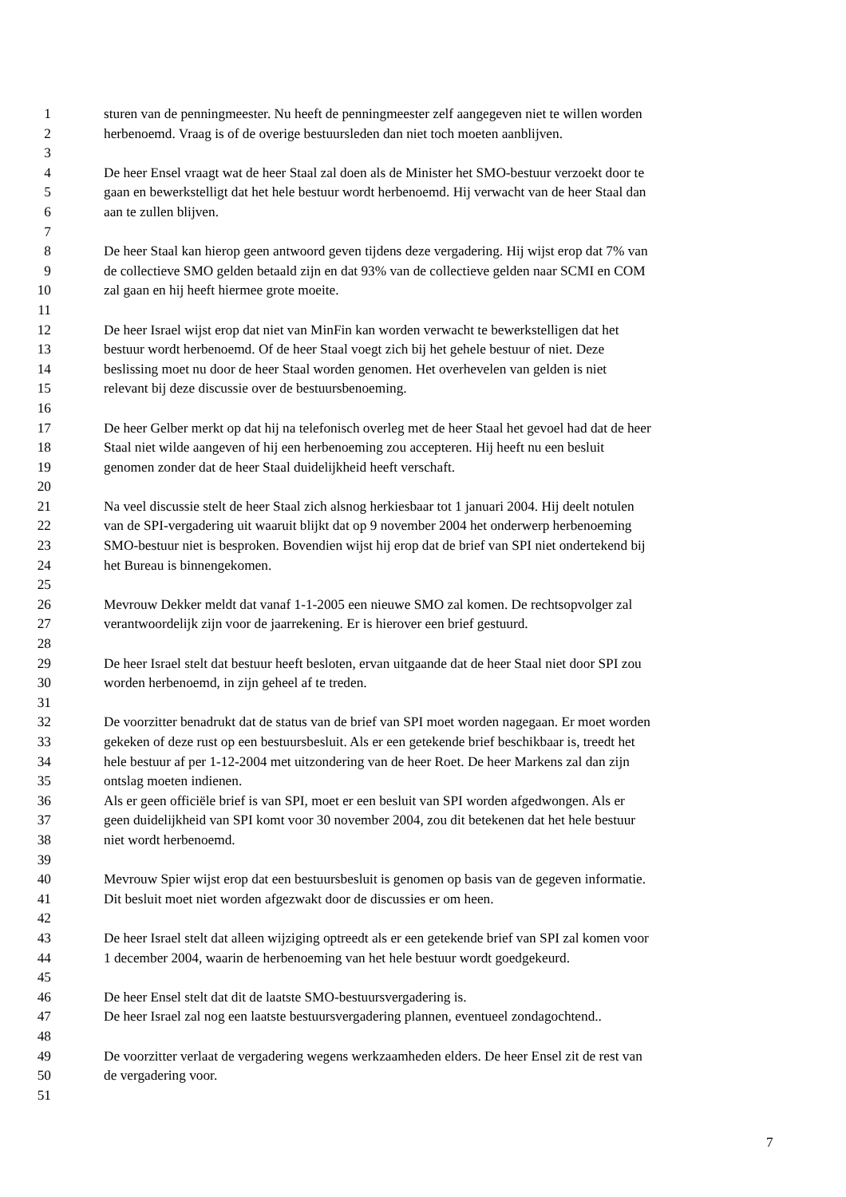1 sturen van de penningmeester. Nu heeft de penningmeester zelf aangegeven niet te willen worden
2 herbenoemd. Vraag is of de overige bestuursleden dan niet toch moeten aanblijven.
3
4 De heer Ensel vraagt wat de heer Staal zal doen als de Minister het SMO-bestuur verzoekt door te
5 gaan en bewerkstelligt dat het hele bestuur wordt herbenoemd. Hij verwacht van de heer Staal dan
6 aan te zullen blijven.
7
8 De heer Staal kan hierop geen antwoord geven tijdens deze vergadering. Hij wijst erop dat 7% van
9 de collectieve SMO gelden betaald zijn en dat 93% van de collectieve gelden naar SCMI en COM
10 zal gaan en hij heeft hiermee grote moeite.
11
12 De heer Israel wijst erop dat niet van MinFin kan worden verwacht te bewerkstelligen dat het
13 bestuur wordt herbenoemd. Of de heer Staal voegt zich bij het gehele bestuur of niet. Deze
14 beslissing moet nu door de heer Staal worden genomen. Het overhevelen van gelden is niet
15 relevant bij deze discussie over de bestuursbenoeming.
16
17 De heer Gelber merkt op dat hij na telefonisch overleg met de heer Staal het gevoel had dat de heer
18 Staal niet wilde aangeven of hij een herbenoeming zou accepteren. Hij heeft nu een besluit
19 genomen zonder dat de heer Staal duidelijkheid heeft verschaft.
20
21 Na veel discussie stelt de heer Staal zich alsnog herkiesbaar tot 1 januari 2004. Hij deelt notulen
22 van de SPI-vergadering uit waaruit blijkt dat op 9 november 2004 het onderwerp herbenoeming
23 SMO-bestuur niet is besproken. Bovendien wijst hij erop dat de brief van SPI niet ondertekend bij
24 het Bureau is binnengekomen.
25
26 Mevrouw Dekker meldt dat vanaf 1-1-2005 een nieuwe SMO zal komen. De rechtsopvolger zal
27 verantwoordelijk zijn voor de jaarrekening. Er is hierover een brief gestuurd.
28
29 De heer Israel stelt dat bestuur heeft besloten, ervan uitgaande dat de heer Staal niet door SPI zou
30 worden herbenoemd, in zijn geheel af te treden.
31
32 De voorzitter benadrukt dat de status van de brief van SPI moet worden nagegaan. Er moet worden
33 gekeken of deze rust op een bestuursbesluit. Als er een getekende brief beschikbaar is, treedt het
34 hele bestuur af per 1-12-2004 met uitzondering van de heer Roet. De heer Markens zal dan zijn
35 ontslag moeten indienen.
36 Als er geen officiële brief is van SPI, moet er een besluit van SPI worden afgedwongen. Als er
37 geen duidelijkheid van SPI komt voor 30 november 2004, zou dit betekenen dat het hele bestuur
38 niet wordt herbenoemd.
39
40 Mevrouw Spier wijst erop dat een bestuursbesluit is genomen op basis van de gegeven informatie.
41 Dit besluit moet niet worden afgezwakt door de discussies er om heen.
42
43 De heer Israel stelt dat alleen wijziging optreedt als er een getekende brief van SPI zal komen voor
44 1 december 2004, waarin de herbenoeming van het hele bestuur wordt goedgekeurd.
45
46 De heer Ensel stelt dat dit de laatste SMO-bestuursvergadering is.
47 De heer Israel zal nog een laatste bestuursvergadering plannen, eventueel zondagochtend..
48
49 De voorzitter verlaat de vergadering wegens werkzaamheden elders. De heer Ensel zit de rest van
50 de vergadering voor.
51
7